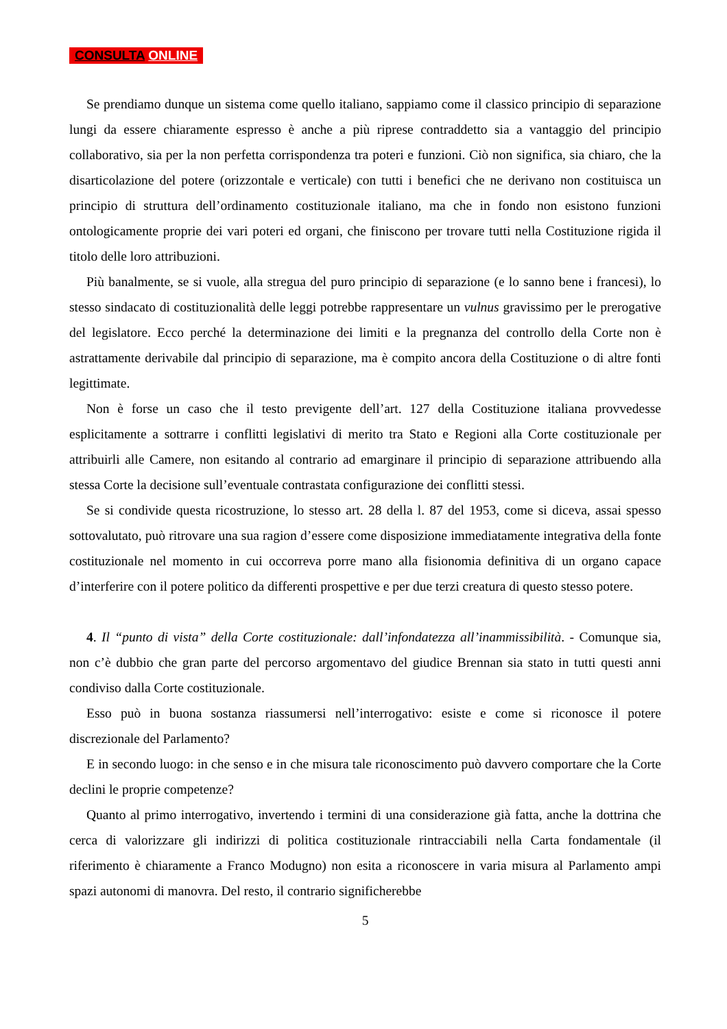CONSULTA ONLINE
Se prendiamo dunque un sistema come quello italiano, sappiamo come il classico principio di separazione lungi da essere chiaramente espresso è anche a più riprese contraddetto sia a vantaggio del principio collaborativo, sia per la non perfetta corrispondenza tra poteri e funzioni. Ciò non significa, sia chiaro, che la disarticolazione del potere (orizzontale e verticale) con tutti i benefici che ne derivano non costituisca un principio di struttura dell’ordinamento costituzionale italiano, ma che in fondo non esistono funzioni ontologicamente proprie dei vari poteri ed organi, che finiscono per trovare tutti nella Costituzione rigida il titolo delle loro attribuzioni.
Più banalmente, se si vuole, alla stregua del puro principio di separazione (e lo sanno bene i francesi), lo stesso sindacato di costituzionalità delle leggi potrebbe rappresentare un vulnus gravissimo per le prerogative del legislatore. Ecco perché la determinazione dei limiti e la pregnanza del controllo della Corte non è astrattamente derivabile dal principio di separazione, ma è compito ancora della Costituzione o di altre fonti legittimate.
Non è forse un caso che il testo previgente dell’art. 127 della Costituzione italiana provvedesse esplicitamente a sottrarre i conflitti legislativi di merito tra Stato e Regioni alla Corte costituzionale per attribuirli alle Camere, non esitando al contrario ad emarginare il principio di separazione attribuendo alla stessa Corte la decisione sull’eventuale contrastata configurazione dei conflitti stessi.
Se si condivide questa ricostruzione, lo stesso art. 28 della l. 87 del 1953, come si diceva, assai spesso sottovalutato, può ritrovare una sua ragion d’essere come disposizione immediatamente integrativa della fonte costituzionale nel momento in cui occorreva porre mano alla fisionomia definitiva di un organo capace d’interferire con il potere politico da differenti prospettive e per due terzi creatura di questo stesso potere.
4. Il “punto di vista” della Corte costituzionale: dall’infondatezza all’inammissibilità. - Comunque sia, non c’è dubbio che gran parte del percorso argomentavo del giudice Brennan sia stato in tutti questi anni condiviso dalla Corte costituzionale.
Esso può in buona sostanza riassumersi nell’interrogativo: esiste e come si riconosce il potere discrezionale del Parlamento?
E in secondo luogo: in che senso e in che misura tale riconoscimento può davvero comportare che la Corte declini le proprie competenze?
Quanto al primo interrogativo, invertendo i termini di una considerazione già fatta, anche la dottrina che cerca di valorizzare gli indirizzi di politica costituzionale rintracciabili nella Carta fondamentale (il riferimento è chiaramente a Franco Modugno) non esita a riconoscere in varia misura al Parlamento ampi spazi autonomi di manovra. Del resto, il contrario significherebbe
5